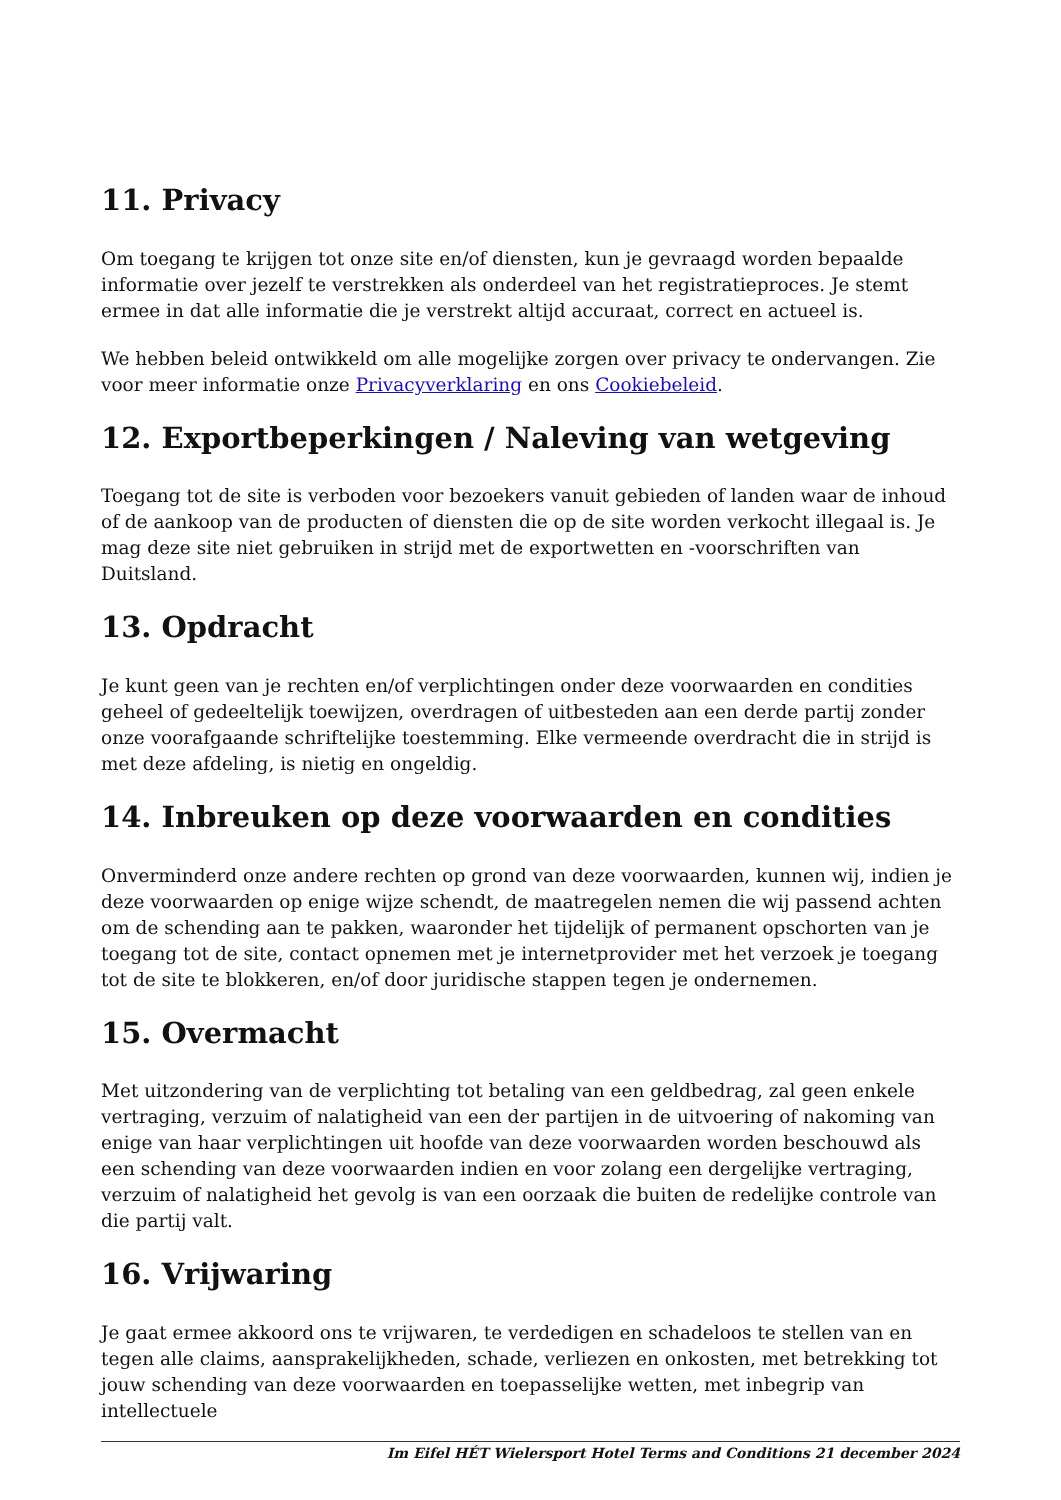11. Privacy
Om toegang te krijgen tot onze site en/of diensten, kun je gevraagd worden bepaalde informatie over jezelf te verstrekken als onderdeel van het registratieproces. Je stemt ermee in dat alle informatie die je verstrekt altijd accuraat, correct en actueel is.
We hebben beleid ontwikkeld om alle mogelijke zorgen over privacy te ondervangen. Zie voor meer informatie onze Privacyverklaring en ons Cookiebeleid.
12. Exportbeperkingen / Naleving van wetgeving
Toegang tot de site is verboden voor bezoekers vanuit gebieden of landen waar de inhoud of de aankoop van de producten of diensten die op de site worden verkocht illegaal is. Je mag deze site niet gebruiken in strijd met de exportwetten en -voorschriften van Duitsland.
13. Opdracht
Je kunt geen van je rechten en/of verplichtingen onder deze voorwaarden en condities geheel of gedeeltelijk toewijzen, overdragen of uitbesteden aan een derde partij zonder onze voorafgaande schriftelijke toestemming. Elke vermeende overdracht die in strijd is met deze afdeling, is nietig en ongeldig.
14. Inbreuken op deze voorwaarden en condities
Onverminderd onze andere rechten op grond van deze voorwaarden, kunnen wij, indien je deze voorwaarden op enige wijze schendt, de maatregelen nemen die wij passend achten om de schending aan te pakken, waaronder het tijdelijk of permanent opschorten van je toegang tot de site, contact opnemen met je internetprovider met het verzoek je toegang tot de site te blokkeren, en/of door juridische stappen tegen je ondernemen.
15. Overmacht
Met uitzondering van de verplichting tot betaling van een geldbedrag, zal geen enkele vertraging, verzuim of nalatigheid van een der partijen in de uitvoering of nakoming van enige van haar verplichtingen uit hoofde van deze voorwaarden worden beschouwd als een schending van deze voorwaarden indien en voor zolang een dergelijke vertraging, verzuim of nalatigheid het gevolg is van een oorzaak die buiten de redelijke controle van die partij valt.
16. Vrijwaring
Je gaat ermee akkoord ons te vrijwaren, te verdedigen en schadeloos te stellen van en tegen alle claims, aansprakelijkheden, schade, verliezen en onkosten, met betrekking tot jouw schending van deze voorwaarden en toepasselijke wetten, met inbegrip van intellectuele
Im Eifel HÉT Wielersport Hotel Terms and Conditions 21 december 2024